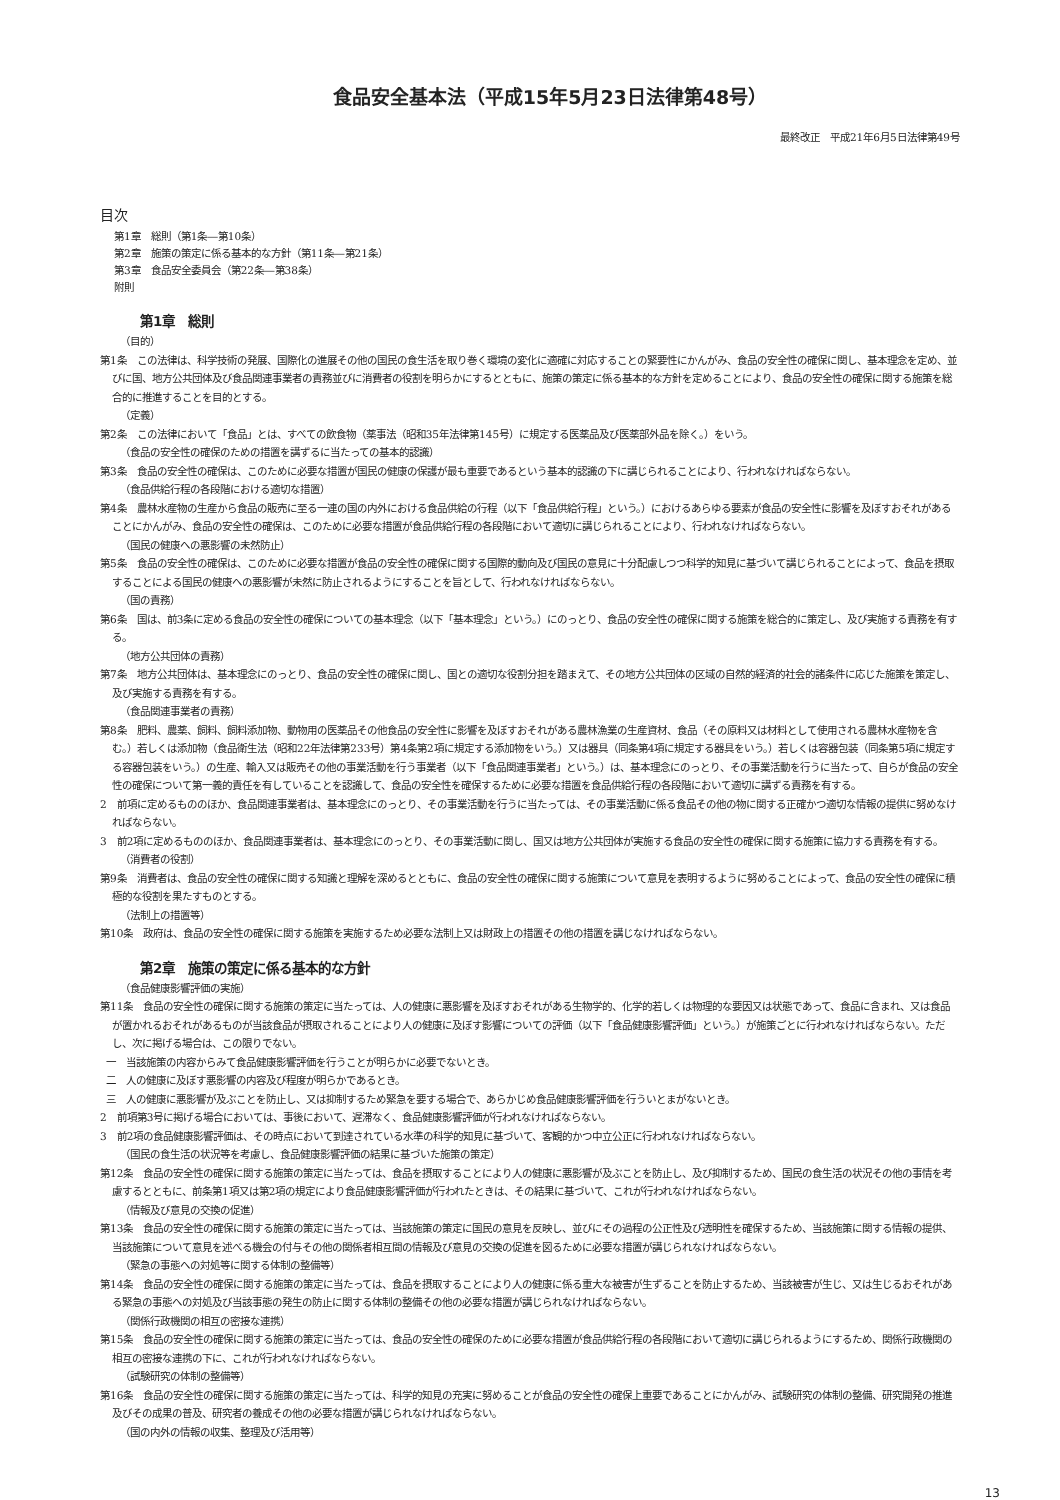食品安全基本法（平成15年5月23日法律第48号）
最終改正　平成21年6月5日法律第49号
目次
第1章　総則（第1条―第10条）
第2章　施策の策定に係る基本的な方針（第11条―第21条）
第3章　食品安全委員会（第22条―第38条）
附則
第1章　総則
（目的）
第1条　この法律は、科学技術の発展、国際化の進展その他の国民の食生活を取り巻く環境の変化に適確に対応することの緊要性にかんがみ、食品の安全性の確保に関し、基本理念を定め、並びに国、地方公共団体及び食品関連事業者の責務並びに消費者の役割を明らかにするとともに、施策の策定に係る基本的な方針を定めることにより、食品の安全性の確保に関する施策を総合的に推進することを目的とする。
（定義）
第2条　この法律において「食品」とは、すべての飲食物（薬事法（昭和35年法律第145号）に規定する医薬品及び医薬部外品を除く。）をいう。
（食品の安全性の確保のための措置を講ずるに当たっての基本的認識）
第3条　食品の安全性の確保は、このために必要な措置が国民の健康の保護が最も重要であるという基本的認識の下に講じられることにより、行われなければならない。
（食品供給行程の各段階における適切な措置）
第4条　農林水産物の生産から食品の販売に至る一連の国の内外における食品供給の行程（以下「食品供給行程」という。）におけるあらゆる要素が食品の安全性に影響を及ぼすおそれがあることにかんがみ、食品の安全性の確保は、このために必要な措置が食品供給行程の各段階において適切に講じられることにより、行われなければならない。
（国民の健康への悪影響の未然防止）
第5条　食品の安全性の確保は、このために必要な措置が食品の安全性の確保に関する国際的動向及び国民の意見に十分配慮しつつ科学的知見に基づいて講じられることによって、食品を摂取することによる国民の健康への悪影響が未然に防止されるようにすることを旨として、行われなければならない。
（国の責務）
第6条　国は、前3条に定める食品の安全性の確保についての基本理念（以下「基本理念」という。）にのっとり、食品の安全性の確保に関する施策を総合的に策定し、及び実施する責務を有する。
（地方公共団体の責務）
第7条　地方公共団体は、基本理念にのっとり、食品の安全性の確保に関し、国との適切な役割分担を踏まえて、その地方公共団体の区域の自然的経済的社会的諸条件に応じた施策を策定し、及び実施する責務を有する。
（食品関連事業者の責務）
第8条　肥料、農薬、飼料、飼料添加物、動物用の医薬品その他食品の安全性に影響を及ぼすおそれがある農林漁業の生産資材、食品（その原料又は材料として使用される農林水産物を含む。）若しくは添加物（食品衛生法（昭和22年法律第233号）第4条第2項に規定する添加物をいう。）又は器具（同条第4項に規定する器具をいう。）若しくは容器包装（同条第5項に規定する容器包装をいう。）の生産、輸入又は販売その他の事業活動を行う事業者（以下「食品関連事業者」という。）は、基本理念にのっとり、その事業活動を行うに当たって、自らが食品の安全性の確保について第一義的責任を有していることを認識して、食品の安全性を確保するために必要な措置を食品供給行程の各段階において適切に講ずる責務を有する。
2　前項に定めるもののほか、食品関連事業者は、基本理念にのっとり、その事業活動を行うに当たっては、その事業活動に係る食品その他の物に関する正確かつ適切な情報の提供に努めなければならない。
3　前2項に定めるもののほか、食品関連事業者は、基本理念にのっとり、その事業活動に関し、国又は地方公共団体が実施する食品の安全性の確保に関する施策に協力する責務を有する。
（消費者の役割）
第9条　消費者は、食品の安全性の確保に関する知識と理解を深めるとともに、食品の安全性の確保に関する施策について意見を表明するように努めることによって、食品の安全性の確保に積極的な役割を果たすものとする。
（法制上の措置等）
第10条　政府は、食品の安全性の確保に関する施策を実施するため必要な法制上又は財政上の措置その他の措置を講じなければならない。
第2章　施策の策定に係る基本的な方針
（食品健康影響評価の実施）
第11条　食品の安全性の確保に関する施策の策定に当たっては、人の健康に悪影響を及ぼすおそれがある生物学的、化学的若しくは物理的な要因又は状態であって、食品に含まれ、又は食品が置かれるおそれがあるものが当該食品が摂取されることにより人の健康に及ぼす影響についての評価（以下「食品健康影響評価」という。）が施策ごとに行われなければならない。ただし、次に掲げる場合は、この限りでない。
一　当該施策の内容からみて食品健康影響評価を行うことが明らかに必要でないとき。
二　人の健康に及ぼす悪影響の内容及び程度が明らかであるとき。
三　人の健康に悪影響が及ぶことを防止し、又は抑制するため緊急を要する場合で、あらかじめ食品健康影響評価を行ういとまがないとき。
2　前項第3号に掲げる場合においては、事後において、遅滞なく、食品健康影響評価が行われなければならない。
3　前2項の食品健康影響評価は、その時点において到達されている水準の科学的知見に基づいて、客観的かつ中立公正に行われなければならない。
（国民の食生活の状況等を考慮し、食品健康影響評価の結果に基づいた施策の策定）
第12条　食品の安全性の確保に関する施策の策定に当たっては、食品を摂取することにより人の健康に悪影響が及ぶことを防止し、及び抑制するため、国民の食生活の状況その他の事情を考慮するとともに、前条第1項又は第2項の規定により食品健康影響評価が行われたときは、その結果に基づいて、これが行われなければならない。
（情報及び意見の交換の促進）
第13条　食品の安全性の確保に関する施策の策定に当たっては、当該施策の策定に国民の意見を反映し、並びにその過程の公正性及び透明性を確保するため、当該施策に関する情報の提供、当該施策について意見を述べる機会の付与その他の関係者相互間の情報及び意見の交換の促進を図るために必要な措置が講じられなければならない。
（緊急の事態への対処等に関する体制の整備等）
第14条　食品の安全性の確保に関する施策の策定に当たっては、食品を摂取することにより人の健康に係る重大な被害が生ずることを防止するため、当該被害が生じ、又は生じるおそれがある緊急の事態への対処及び当該事態の発生の防止に関する体制の整備その他の必要な措置が講じられなければならない。
（関係行政機関の相互の密接な連携）
第15条　食品の安全性の確保に関する施策の策定に当たっては、食品の安全性の確保のために必要な措置が食品供給行程の各段階において適切に講じられるようにするため、関係行政機関の相互の密接な連携の下に、これが行われなければならない。
（試験研究の体制の整備等）
第16条　食品の安全性の確保に関する施策の策定に当たっては、科学的知見の充実に努めることが食品の安全性の確保上重要であることにかんがみ、試験研究の体制の整備、研究開発の推進及びその成果の普及、研究者の養成その他の必要な措置が講じられなければならない。
（国の内外の情報の収集、整理及び活用等）
13